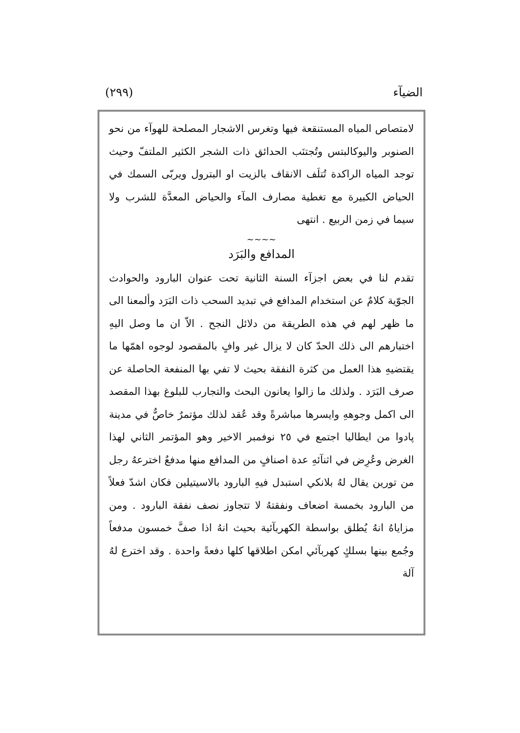الضيآء (٢٩٩)
لامتصاص المياه المستنقعة فيها وتغرس الاشجار المصلحة للهوآء من نحو الصنوبر واليوكالبتس وتُجتنَب الحدائق ذات الشجر الكثير الملتفّ وحيث توجد المياه الراكدة تُتلَف الانقاف بالزيت او البترول ويربّى السمك في الحياض الكبيرة مع تغطية مصارف المآء والحياض المعدَّة للشرب ولا سيما في زمن الربيع . انتهى
~~~~
المدافع والبَرَد
تقدم لنا في بعض اجزآء السنة الثانية تحت عنوان البارود والحوادث الجوّية كلامٌ عن استخدام المدافع في تبديد السحب ذات البَرَد وألمعنا الى ما ظهر لهم في هذه الطريقة من دلائل النجح . الاّ ان ما وصل اليهِ اختبارهم الى ذلك الحدّ كان لا يزال غير وافٍ بالمقصود لوجوه اهمّها ما يقتضيهِ هذا العمل من كثرة النفقة بحيث لا تفي بها المنفعة الحاصلة عن صرف البَرَد . ولذلك ما زالوا يعانون البحث والتجارب للبلوغ بهذا المقصد الى اكمل وجوههِ وايسرها مباشرةً وقد عُقد لذلك مؤتمرٌ خاصٌّ في مدينة پادوا من ايطاليا اجتمع في ٢٥ نوفمبر الاخير وهو المؤتمر الثاني لهذا الغرض وعُرِض في اثنآئهِ عدة اصنافٍ من المدافع منها مدفعٌ اخترعهُ رجل من تورين يقال لهُ بلانكي استبدل فيهِ البارود بالاسيتيلين فكان اشدّ فعلاً من البارود بخمسة اضعاف ونفقتهُ لا تتجاوز نصف نفقة البارود . ومن مزاياهُ انهُ يُطلق بواسطة الكهربآئية بحيث انهُ اذا صفَّ خمسون مدفعاً وجُمع بينها بسلكٍ كهربآئي امكن اطلاقها كلها دفعةً واحدة . وقد اخترع لهُ آلة